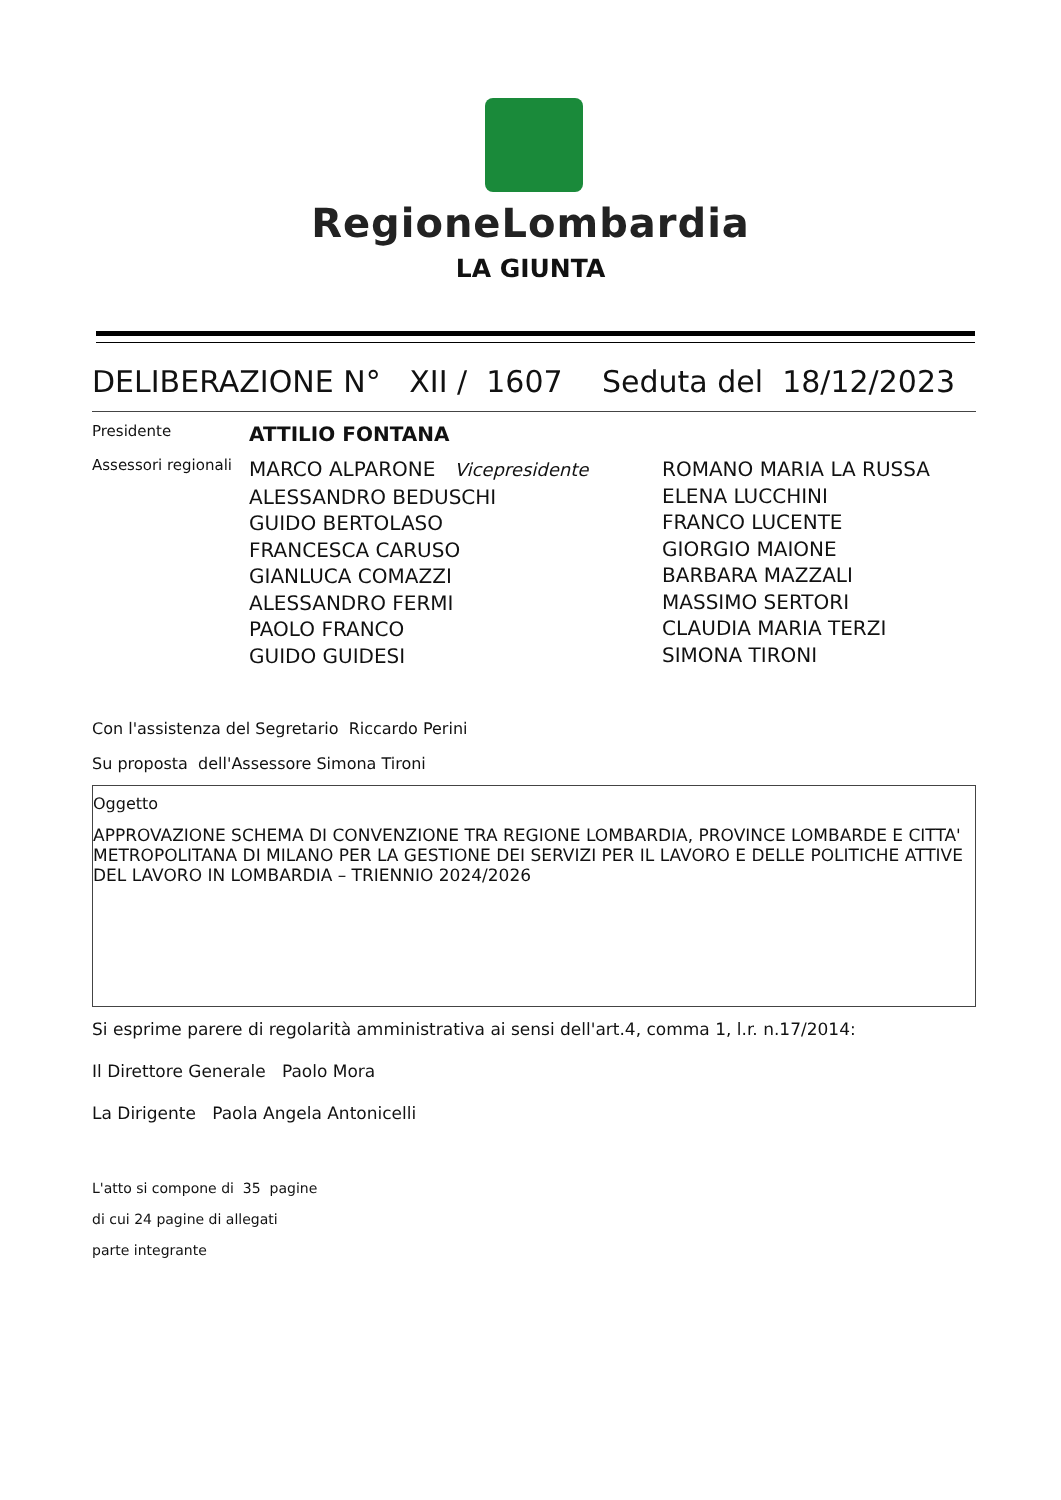RegioneLombardia
LA GIUNTA
DELIBERAZIONE N° XII / 1607 Seduta del 18/12/2023
Presidente ATTILIO FONTANA
Assessori regionali
MARCO ALPARONE Vicepresidente
ALESSANDRO BEDUSCHI
GUIDO BERTOLASO
FRANCESCA CARUSO
GIANLUCA COMAZZI
ALESSANDRO FERMI
PAOLO FRANCO
GUIDO GUIDESI
ROMANO MARIA LA RUSSA
ELENA LUCCHINI
FRANCO LUCENTE
GIORGIO MAIONE
BARBARA MAZZALI
MASSIMO SERTORI
CLAUDIA MARIA TERZI
SIMONA TIRONI
Con l'assistenza del Segretario Riccardo Perini
Su proposta dell'Assessore Simona Tironi
Oggetto
APPROVAZIONE SCHEMA DI CONVENZIONE TRA REGIONE LOMBARDIA, PROVINCE LOMBARDE E CITTA' METROPOLITANA DI MILANO PER LA GESTIONE DEI SERVIZI PER IL LAVORO E DELLE POLITICHE ATTIVE DEL LAVORO IN LOMBARDIA – TRIENNIO 2024/2026
Si esprime parere di regolarità amministrativa ai sensi dell'art.4, comma 1, l.r. n.17/2014:
Il Direttore Generale Paolo Mora
La Dirigente Paola Angela Antonicelli
L'atto si compone di 35 pagine
di cui 24 pagine di allegati
parte integrante